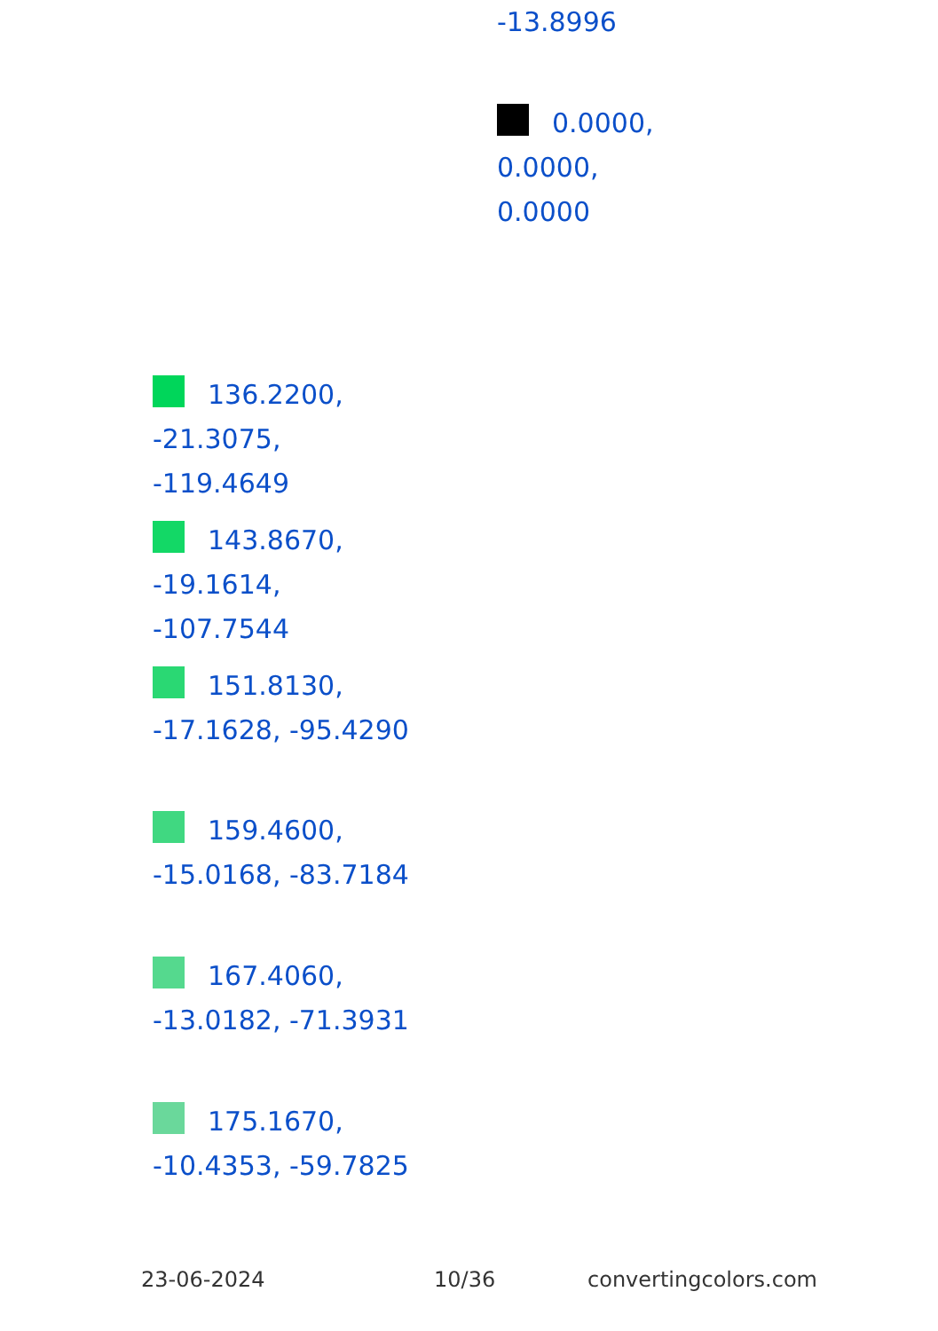-13.8996
0.0000, 0.0000,
0.0000
136.2200,
-21.3075, -119.4649
143.8670,
-19.1614, -107.7544
151.8130,
-17.1628, -95.4290
159.4600,
-15.0168, -83.7184
167.4060,
-13.0182, -71.3931
175.1670,
-10.4353, -59.7825
23-06-2024 10/36 convertingcolors.com